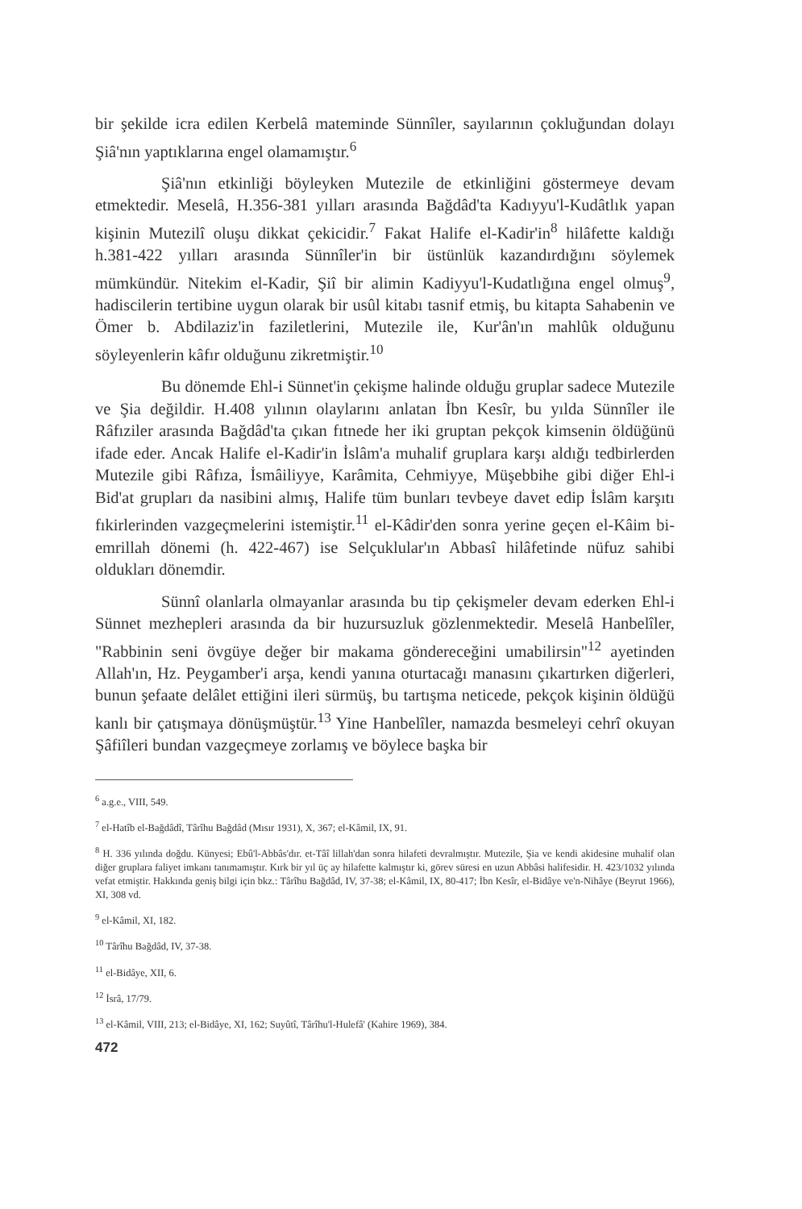bir şekilde icra edilen Kerbelâ mateminde Sünnîler, sayılarının çokluğundan dolayı Şiâ'nın yaptıklarına engel olamamıştır.<sup>6</sup>
Şiâ'nın etkinliği böyleyken Mutezile de etkinliğini göstermeye devam etmektedir. Meselâ, H.356-381 yılları arasında Bağdâd'ta Kadıyyu'l-Kudâtlık yapan kişinin Mutezilî oluşu dikkat çekicidir.<sup>7</sup> Fakat Halife el-Kadir'in<sup>8</sup> hilâfette kaldığı h.381-422 yılları arasında Sünnîler'in bir üstünlük kazandırdığını söylemek mümkündür. Nitekim el-Kadir, Şiî bir alimin Kadiyyu'l-Kudatlığına engel olmuş<sup>9</sup>, hadiscilerin tertibine uygun olarak bir usûl kitabı tasnif etmiş, bu kitapta Sahabenin ve Ömer b. Abdilaziz'in faziletlerini, Mutezile ile, Kur'ân'ın mahlûk olduğunu söyleyenlerin kâfır olduğunu zikretmiştir.<sup>10</sup>
Bu dönemde Ehl-i Sünnet'in çekişme halinde olduğu gruplar sadece Mutezile ve Şia değildir. H.408 yılının olaylarını anlatan İbn Kesîr, bu yılda Sünnîler ile Râfıziler arasında Bağdâd'ta çıkan fıtnede her iki gruptan pekçok kimsenin öldüğünü ifade eder. Ancak Halife el-Kadir'in İslâm'a muhalif gruplara karşı aldığı tedbirlerden Mutezile gibi Râfıza, İsmâiliyye, Karâmita, Cehmiyye, Müşebbihe gibi diğer Ehl-i Bid'at grupları da nasibini almış, Halife tüm bunları tevbeye davet edip İslâm karşıtı fıkirlerinden vazgeçmelerini istemiştir.<sup>11</sup> el-Kâdir'den sonra yerine geçen el-Kâim bi-emrillah dönemi (h. 422-467) ise Selçuklular'ın Abbasî hilâfetinde nüfuz sahibi oldukları dönemdir.
Sünnî olanlarla olmayanlar arasında bu tip çekişmeler devam ederken Ehl-i Sünnet mezhepleri arasında da bir huzursuzluk gözlenmektedir. Meselâ Hanbelîler, "Rabbinin seni övgüye değer bir makama göndereceğini umabilirsin"<sup>12</sup> ayetinden Allah'ın, Hz. Peygamber'i arşa, kendi yanına oturtacağı manasını çıkartırken diğerleri, bunun şefaate delâlet ettiğini ileri sürmüş, bu tartışma neticede, pekçok kişinin öldüğü kanlı bir çatışmaya dönüşmüştür.<sup>13</sup> Yine Hanbelîler, namazda besmeleyi cehrî okuyan Şâfiîleri bundan vazgeçmeye zorlamış ve böylece başka bir
<sup>6</sup> a.g.e., VIII, 549.
<sup>7</sup> el-Hatîb el-Bağdâdî, Târîhu Bağdâd (Mısır 1931), X, 367; el-Kâmil, IX, 91.
<sup>8</sup> H. 336 yılında doğdu. Künyesi; Ebû'l-Abbâs'dır. et-Tâî lillah'dan sonra hilafeti devralmıştır. Mutezile, Şia ve kendi akidesine muhalif olan diğer gruplara faliyet imkanı tanımamıştır. Kırk bir yıl üç ay hilafette kalmıştır ki, görev süresi en uzun Abbâsi halifesidir. H. 423/1032 yılında vefat etmiştir. Hakkında geniş bilgi için bkz.: Târîhu Bağdâd, IV, 37-38; el-Kâmil, IX, 80-417; İbn Kesîr, el-Bidâye ve'n-Nihâye (Beyrut 1966), XI, 308 vd.
<sup>9</sup> el-Kâmil, XI, 182.
<sup>10</sup> Târîhu Bağdâd, IV, 37-38.
<sup>11</sup> el-Bidâye, XII, 6.
<sup>12</sup> İsrâ, 17/79.
<sup>13</sup> el-Kâmil, VIII, 213; el-Bidâye, XI, 162; Suyûtî, Târîhu'l-Hulefâ' (Kahire 1969), 384.
472